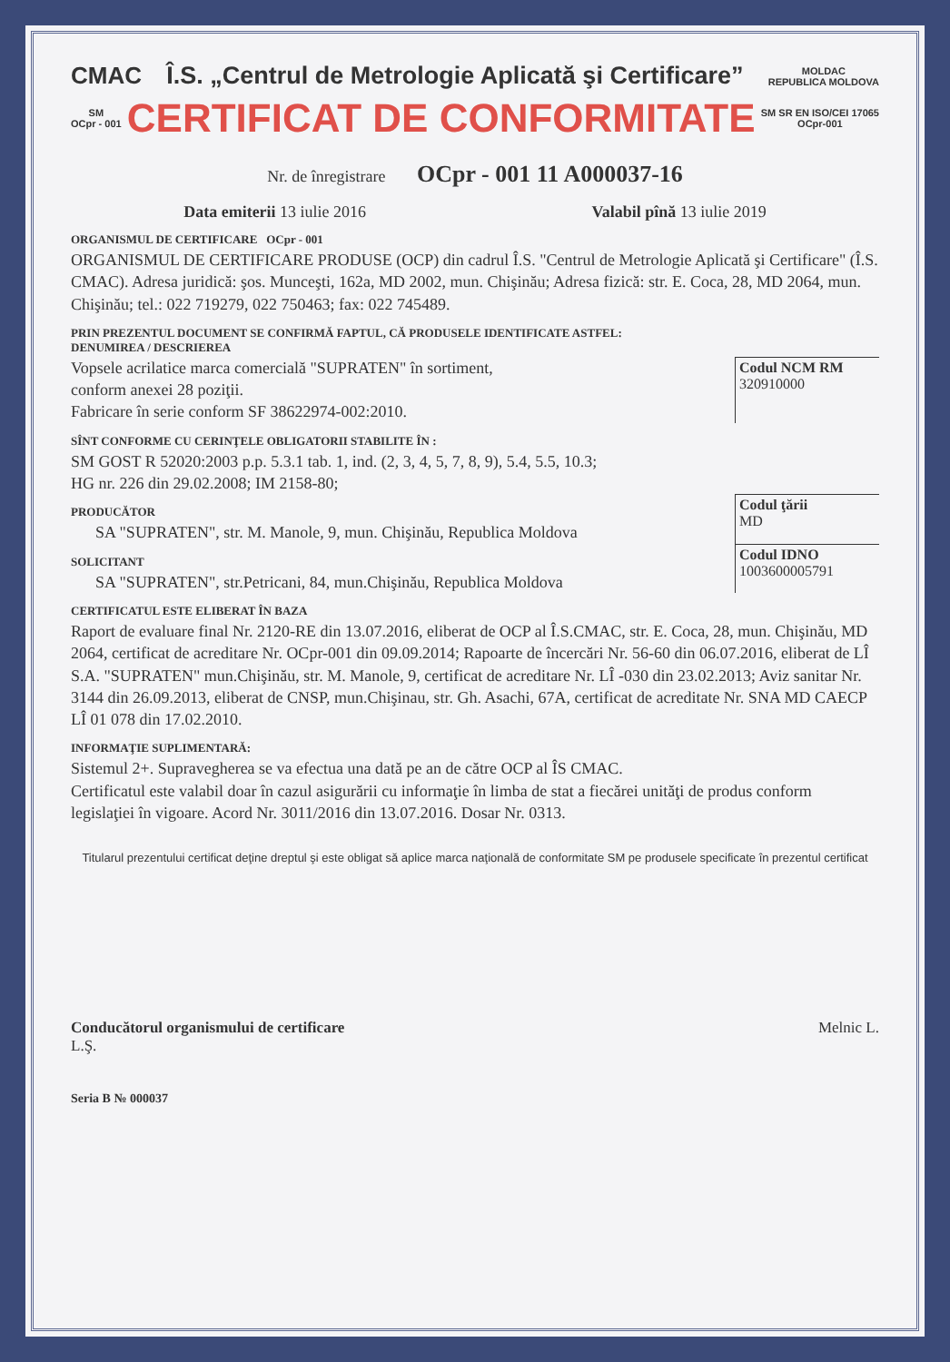CMAC Î.S. „Centrul de Metrologie Aplicată şi Certificare” MOLDAC
REPUBLICA MOLDOVA
SM
OCpr - 001
CERTIFICAT DE CONFORMITATE
SM SR EN ISO/CEI 17065
OCpr-001
Nr. de înregistrare OCpr - 001 11 A000037-16
Data emiterii 13 iulie 2016 Valabil pînă 13 iulie 2019
ORGANISMUL DE CERTIFICARE OCpr - 001
ORGANISMUL DE CERTIFICARE PRODUSE (OCP) din cadrul Î.S. "Centrul de Metrologie Aplicată şi Certificare" (Î.S. CMAC). Adresa juridică: şos. Munceşti, 162a, MD 2002, mun. Chişinău; Adresa fizică: str. E. Coca, 28, MD 2064, mun. Chişinău; tel.: 022 719279, 022 750463; fax: 022 745489.
PRIN PREZENTUL DOCUMENT SE CONFIRMĂ FAPTUL, CĂ PRODUSELE IDENTIFICATE ASTFEL:
DENUMIREA / DESCRIEREA
Vopsele acrilatice marca comercială "SUPRATEN" în sortiment,
conform anexei 28 poziţii.
Fabricare în serie conform SF 38622974-002:2010.
Codul NCM RM
320910000
SÎNT CONFORME CU CERINŢELE OBLIGATORII STABILITE ÎN :
SM GOST R 52020:2003 p.p. 5.3.1 tab. 1, ind. (2, 3, 4, 5, 7, 8, 9), 5.4, 5.5, 10.3;
HG nr. 226 din 29.02.2008; IM 2158-80;
PRODUCĂTOR
SA "SUPRATEN", str. M. Manole, 9, mun. Chişinău, Republica Moldova
Codul ţării
MD
SOLICITANT
SA "SUPRATEN", str.Petricani, 84, mun.Chişinău, Republica Moldova
Codul IDNO
1003600005791
CERTIFICATUL ESTE ELIBERAT ÎN BAZA
Raport de evaluare final Nr. 2120-RE din 13.07.2016, eliberat de OCP al Î.S.CMAC, str. E. Coca, 28, mun. Chişinău, MD 2064, certificat de acreditare Nr. OCpr-001 din 09.09.2014; Rapoarte de încercări Nr. 56-60 din 06.07.2016, eliberat de LÎ S.A. "SUPRATEN" mun.Chişinău, str. M. Manole, 9, certificat de acreditare Nr. LÎ -030 din 23.02.2013; Aviz sanitar Nr. 3144 din 26.09.2013, eliberat de CNSP, mun.Chişinau, str. Gh. Asachi, 67A, certificat de acreditate Nr. SNA MD CAECP LÎ 01 078 din 17.02.2010.
INFORMAŢIE SUPLIMENTARĂ:
Sistemul 2+. Supravegherea se va efectua una dată pe an de către OCP al ÎS CMAC.
Certificatul este valabil doar în cazul asigurării cu informaţie în limba de stat a fiecărei unităţi de produs conform legislaţiei în vigoare. Acord Nr. 3011/2016 din 13.07.2016. Dosar Nr. 0313.
Titularul prezentului certificat deţine dreptul şi este obligat să aplice marca naţională de conformitate SM pe produsele specificate în prezentul certificat
Conducătorul organismului de certificare
L.Ş. Melnic L.
Seria B № 000037